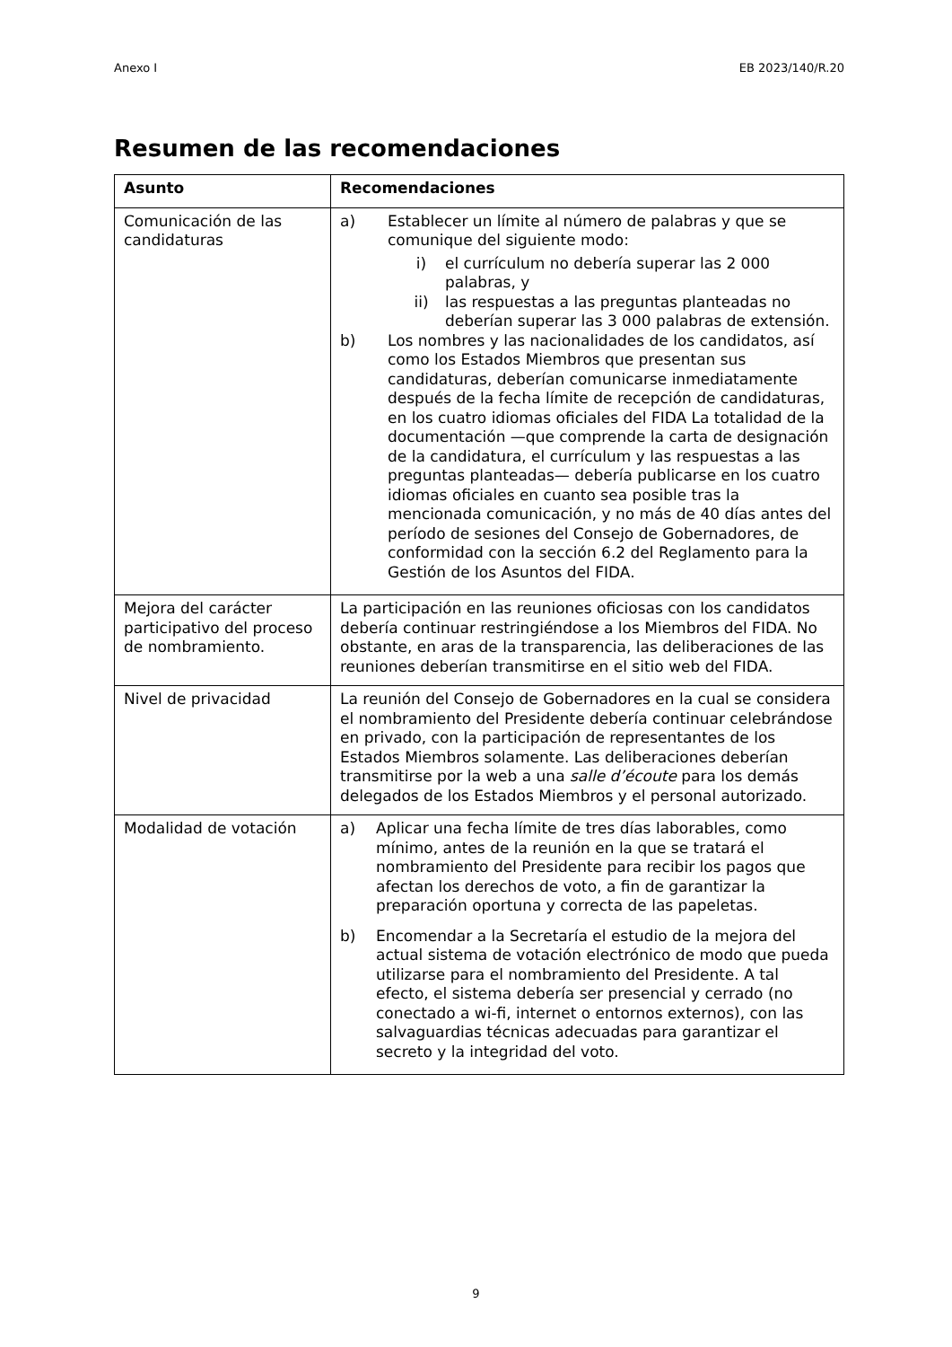Anexo I EB 2023/140/R.20
Resumen de las recomendaciones
| Asunto | Recomendaciones |
| --- | --- |
| Comunicación de las candidaturas | a) Establecer un límite al número de palabras y que se comunique del siguiente modo: i) el currículum no debería superar las 2 000 palabras, y ii) las respuestas a las preguntas planteadas no deberían superar las 3 000 palabras de extensión. b) Los nombres y las nacionalidades de los candidatos, así como los Estados Miembros que presentan sus candidaturas, deberían comunicarse inmediatamente después de la fecha límite de recepción de candidaturas, en los cuatro idiomas oficiales del FIDA La totalidad de la documentación —que comprende la carta de designación de la candidatura, el currículum y las respuestas a las preguntas planteadas— debería publicarse en los cuatro idiomas oficiales en cuanto sea posible tras la mencionada comunicación, y no más de 40 días antes del período de sesiones del Consejo de Gobernadores, de conformidad con la sección 6.2 del Reglamento para la Gestión de los Asuntos del FIDA. |
| Mejora del carácter participativo del proceso de nombramiento. | La participación en las reuniones oficiosas con los candidatos debería continuar restringiéndose a los Miembros del FIDA. No obstante, en aras de la transparencia, las deliberaciones de las reuniones deberían transmitirse en el sitio web del FIDA. |
| Nivel de privacidad | La reunión del Consejo de Gobernadores en la cual se considera el nombramiento del Presidente debería continuar celebrándose en privado, con la participación de representantes de los Estados Miembros solamente. Las deliberaciones deberían transmitirse por la web a una salle d’écoute para los demás delegados de los Estados Miembros y el personal autorizado. |
| Modalidad de votación | a) Aplicar una fecha límite de tres días laborables, como mínimo, antes de la reunión en la que se tratará el nombramiento del Presidente para recibir los pagos que afectan los derechos de voto, a fin de garantizar la preparación oportuna y correcta de las papeletas. b) Encomendar a la Secretaría el estudio de la mejora del actual sistema de votación electrónico de modo que pueda utilizarse para el nombramiento del Presidente. A tal efecto, el sistema debería ser presencial y cerrado (no conectado a wi-fi, internet o entornos externos), con las salvaguardias técnicas adecuadas para garantizar el secreto y la integridad del voto. |
9